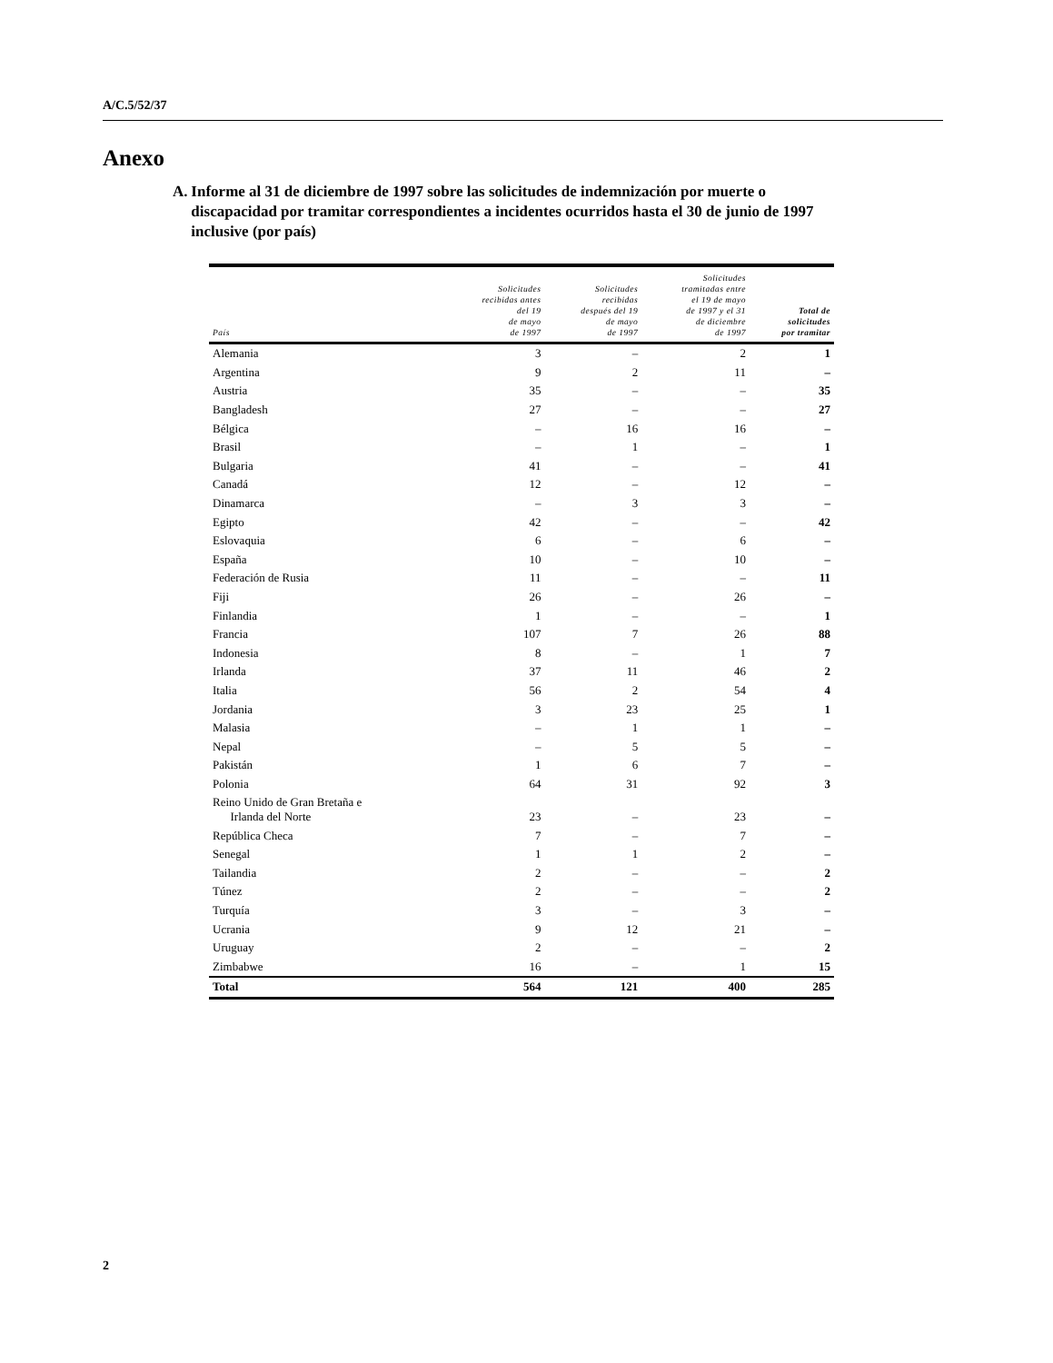A/C.5/52/37
Anexo
A. Informe al 31 de diciembre de 1997 sobre las solicitudes de indemnización por muerte o discapacidad por tramitar correspondientes a incidentes ocurridos hasta el 30 de junio de 1997 inclusive (por país)
| País | Solicitudes recibidas antes del 19 de mayo de 1997 | Solicitudes recibidas después del 19 de mayo de 1997 | Solicitudes tramitadas entre el 19 de mayo de 1997 y el 31 de diciembre de 1997 | Total de solicitudes por tramitar |
| --- | --- | --- | --- | --- |
| Alemania | 3 | – | 2 | 1 |
| Argentina | 9 | 2 | 11 | – |
| Austria | 35 | – | – | 35 |
| Bangladesh | 27 | – | – | 27 |
| Bélgica | – | 16 | 16 | – |
| Brasil | – | 1 | – | 1 |
| Bulgaria | 41 | – | – | 41 |
| Canadá | 12 | – | 12 | – |
| Dinamarca | – | 3 | 3 | – |
| Egipto | 42 | – | – | 42 |
| Eslovaquia | 6 | – | 6 | – |
| España | 10 | – | 10 | – |
| Federación de Rusia | 11 | – | – | 11 |
| Fiji | 26 | – | 26 | – |
| Finlandia | 1 | – | – | 1 |
| Francia | 107 | 7 | 26 | 88 |
| Indonesia | 8 | – | 1 | 7 |
| Irlanda | 37 | 11 | 46 | 2 |
| Italia | 56 | 2 | 54 | 4 |
| Jordania | 3 | 23 | 25 | 1 |
| Malasia | – | 1 | 1 | – |
| Nepal | – | 5 | 5 | – |
| Pakistán | 1 | 6 | 7 | – |
| Polonia | 64 | 31 | 92 | 3 |
| Reino Unido de Gran Bretaña e Irlanda del Norte | 23 | – | 23 | – |
| República Checa | 7 | – | 7 | – |
| Senegal | 1 | 1 | 2 | – |
| Tailandia | 2 | – | – | 2 |
| Túnez | 2 | – | – | 2 |
| Turquía | 3 | – | 3 | – |
| Ucrania | 9 | 12 | 21 | – |
| Uruguay | 2 | – | – | 2 |
| Zimbabwe | 16 | – | 1 | 15 |
| Total | 564 | 121 | 400 | 285 |
2